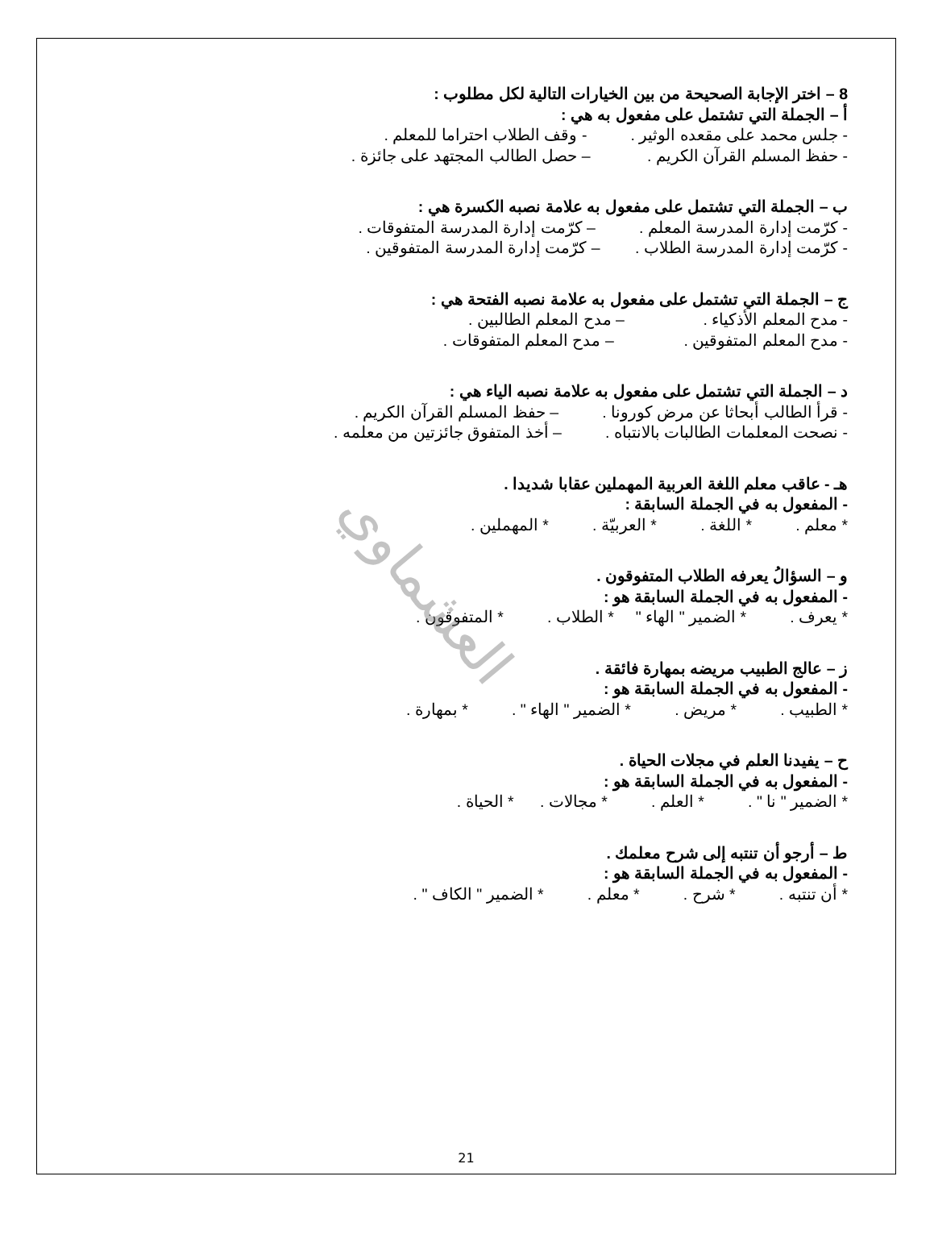8 – اختر الإجابة الصحيحة من بين الخيارات التالية لكل مطلوب :
أ – الجملة التي تشتمل على مفعول به هي :
- جلس محمد على مقعده الوثير . - وقف الطلاب احتراما للمعلم .
- حفظ المسلم القرآن الكريم . – حصل الطالب المجتهد على جائزة .
ب – الجملة التي تشتمل على مفعول به علامة نصبه الكسرة هي :
- كرّمت إدارة المدرسة المعلم . – كرّمت إدارة المدرسة المتفوقات .
- كرّمت إدارة المدرسة الطلاب . – كرّمت إدارة المدرسة المتفوقين .
ج – الجملة التي تشتمل على مفعول به علامة نصبه الفتحة هي :
- مدح المعلم الأذكياء . – مدح المعلم الطالبين .
- مدح المعلم المتفوقين . – مدح المعلم المتفوقات .
د – الجملة التي تشتمل على مفعول به علامة نصبه الياء هي :
- قرأ الطالب أبحاثا عن مرض كورونا . – حفظ المسلم القرآن الكريم .
- نصحت المعلمات الطالبات بالانتباه . – أخذ المتفوق جائزتين من معلمه .
هـ - عاقب معلم اللغة العربية المهملين عقابا شديدا .
- المفعول به في الجملة السابقة :
* معلم . * اللغة . * العربيّة . * المهملين .
و – السؤالُ يعرفه الطلاب المتفوقون .
- المفعول به في الجملة السابقة هو :
* يعرف . * الضمير " الهاء " * الطلاب . * المتفوقون .
ز – عالج الطبيب مريضه بمهارة فائقة .
- المفعول به في الجملة السابقة هو :
* الطبيب . * مريض . * الضمير " الهاء " . * بمهارة .
ح – يفيدنا العلم في مجلات الحياة .
- المفعول به في الجملة السابقة هو :
* الضمير " نا " . * العلم . * مجالات . * الحياة .
ط – أرجو أن تنتبه إلى شرح معلمك .
- المفعول به في الجملة السابقة هو :
* أن تنتبه . * شرح . * معلم . * الضمير " الكاف " .
العشماوي
21